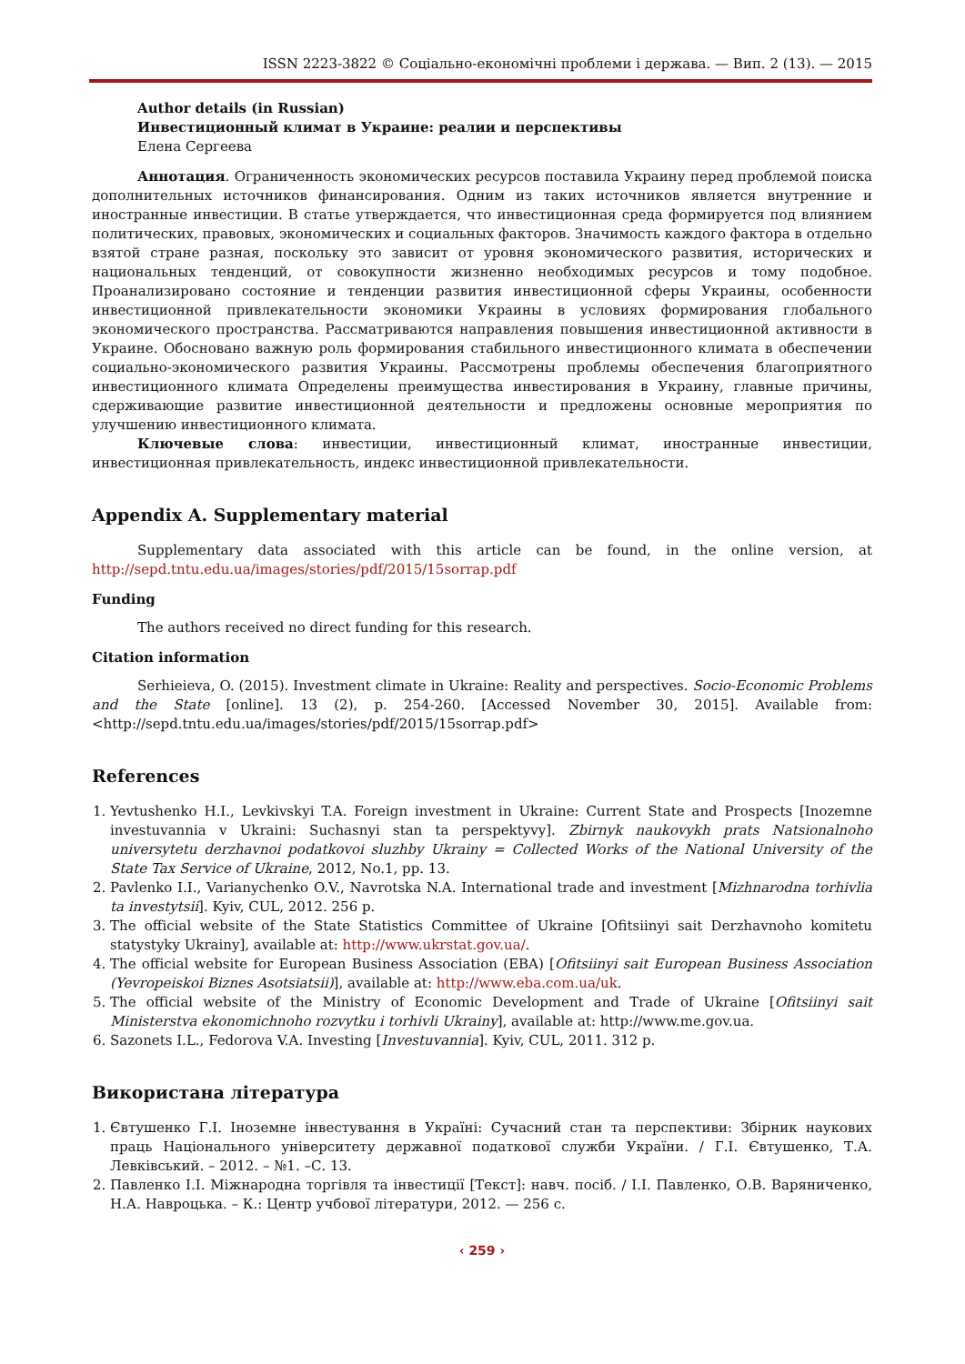ISSN 2223-3822 © Соціально-економічні проблеми і держава. — Вип. 2 (13). — 2015
Author details (in Russian)
Инвестиционный климат в Украине: реалии и перспективы
Елена Сергеева
Аннотация. Ограниченность экономических ресурсов поставила Украину перед проблемой поиска дополнительных источников финансирования. Одним из таких источников является внутренние и иностранные инвестиции. В статье утверждается, что инвестиционная среда формируется под влиянием политических, правовых, экономических и социальных факторов. Значимость каждого фактора в отдельно взятой стране разная, поскольку это зависит от уровня экономического развития, исторических и национальных тенденций, от совокупности жизненно необходимых ресурсов и тому подобное. Проанализировано состояние и тенденции развития инвестиционной сферы Украины, особенности инвестиционной привлекательности экономики Украины в условиях формирования глобального экономического пространства. Рассматриваются направления повышения инвестиционной активности в Украине. Обосновано важную роль формирования стабильного инвестиционного климата в обеспечении социально-экономического развития Украины. Рассмотрены проблемы обеспечения благоприятного инвестиционного климата Определены преимущества инвестирования в Украину, главные причины, сдерживающие развитие инвестиционной деятельности и предложены основные мероприятия по улучшению инвестиционного климата.
Ключевые слова: инвестиции, инвестиционный климат, иностранные инвестиции, инвестиционная привлекательность, индекс инвестиционной привлекательности.
Appendix A. Supplementary material
Supplementary data associated with this article can be found, in the online version, at http://sepd.tntu.edu.ua/images/stories/pdf/2015/15sorrap.pdf
Funding
The authors received no direct funding for this research.
Citation information
Serhieieva, O. (2015). Investment climate in Ukraine: Reality and perspectives. Socio-Economic Problems and the State [online]. 13 (2), p. 254-260. [Accessed November 30, 2015]. Available from: <http://sepd.tntu.edu.ua/images/stories/pdf/2015/15sorrap.pdf>
References
1. Yevtushenko H.I., Levkivskyi T.A. Foreign investment in Ukraine: Current State and Prospects [Inozemne investuvannia v Ukraini: Suchasnyi stan ta perspektyvy]. Zbirnyk naukovykh prats Natsionalnoho universytetu derzhavnoi podatkovoi sluzhby Ukrainy = Collected Works of the National University of the State Tax Service of Ukraine, 2012, No.1, pp. 13.
2. Pavlenko I.I., Varianychenko O.V., Navrotska N.A. International trade and investment [Mizhnarodna torhivlia ta investytsii]. Kyiv, CUL, 2012. 256 p.
3. The official website of the State Statistics Committee of Ukraine [Ofitsiinyi sait Derzhavnoho komitetu statystyky Ukrainy], available at: http://www.ukrstat.gov.ua/.
4. The official website for European Business Association (EBA) [Ofitsiinyi sait European Business Association (Yevropeiskoi Biznes Asotsiatsii)], available at: http://www.eba.com.ua/uk.
5. The official website of the Ministry of Economic Development and Trade of Ukraine [Ofitsiinyi sait Ministerstva ekonomichnoho rozvytku i torhivli Ukrainy], available at: http://www.me.gov.ua.
6. Sazonets I.L., Fedorova V.A. Investing [Investuvannia]. Kyiv, CUL, 2011. 312 p.
Використана література
1. Євтушенко Г.І. Іноземне інвестування в Україні: Сучасний стан та перспективи: Збірник наукових праць Національного університету державної податкової служби України. / Г.І. Євтушенко, Т.А. Левківський. – 2012. – №1. –С. 13.
2. Павленко І.І. Міжнародна торгівля та інвестиції [Текст]: навч. посіб. / І.І. Павленко, О.В. Варяниченко, Н.А. Навроцька. – К.: Центр учбової літератури, 2012. — 256 с.
‹ 259 ›